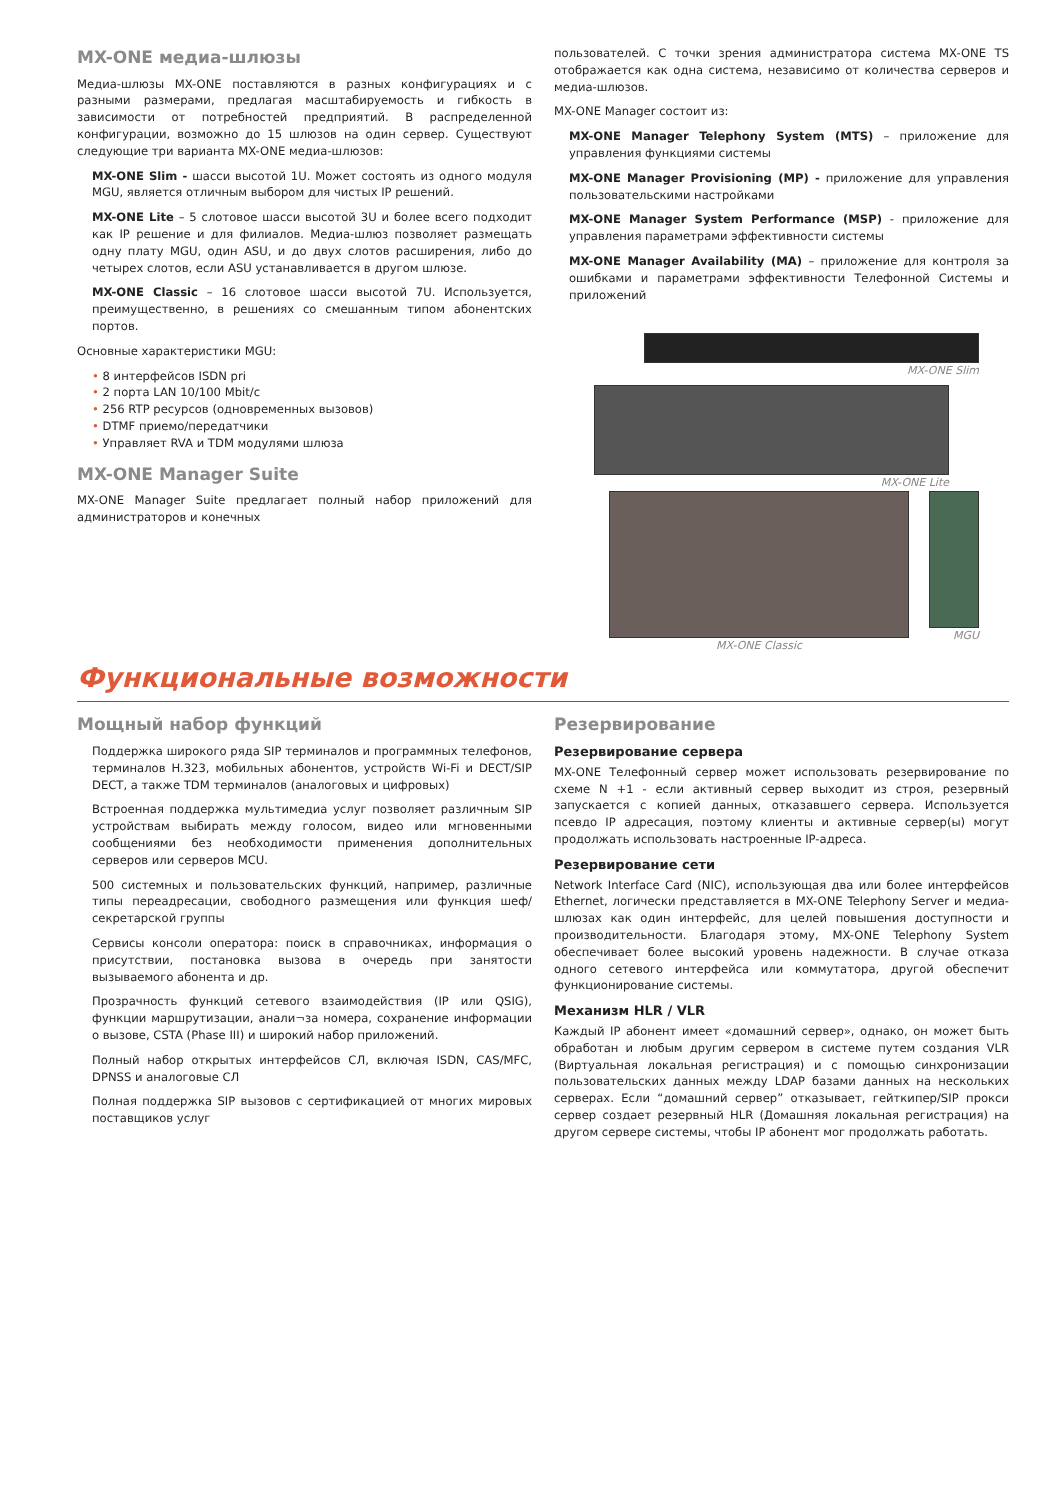MX-ONE медиа-шлюзы
Медиа-шлюзы MX-ONE поставляются в разных конфигурациях и с разными размерами, предлагая масштабируемость и гибкость в зависимости от потребностей предприятий. В распределенной конфигурации, возможно до 15 шлюзов на один сервер. Существуют следующие три варианта MX-ONE медиа-шлюзов:
MX-ONE Slim - шасси высотой 1U. Может состоять из одного модуля MGU, является отличным выбором для чистых IP решений.
MX-ONE Lite – 5 слотовое шасси высотой 3U и более всего подходит как IP решение и для филиалов. Медиа-шлюз позволяет размещать одну плату MGU, один ASU, и до двух слотов расширения, либо до четырех слотов, если ASU устанавливается в другом шлюзе.
MX-ONE Classic – 16 слотовое шасси высотой 7U. Используется, преимущественно, в решениях со смешанным типом абонентских портов.
Основные характеристики MGU:
• 8 интерфейсов ISDN pri
• 2 порта LAN 10/100 Mbit/c
• 256 RTP ресурсов (одновременных вызовов)
• DTMF приемо/передатчики
• Управляет RVA и TDM модулями шлюза
MX-ONE Manager Suite
MX-ONE Manager Suite предлагает полный набор приложений для администраторов и конечных
пользователей. С точки зрения администратора система MX-ONE TS отображается как одна система, независимо от количества серверов и медиа-шлюзов.
MX-ONE Manager состоит из:
MX-ONE Manager Telephony System (MTS) – приложение для управления функциями системы
MX-ONE Manager Provisioning (MP) - приложение для управления пользовательскими настройками
MX-ONE Manager System Performance (MSP) - приложение для управления параметрами эффективности системы
MX-ONE Manager Availability (MA) – приложение для контроля за ошибками и параметрами эффективности Телефонной Системы и приложений
MX-ONE Slim
MX-ONE Lite
MX-ONE Classic MGU
Функциональные возможности
Мощный набор функций
Поддержка широкого ряда SIP терминалов и программных телефонов, терминалов H.323, мобильных абонентов, устройств Wi-Fi и DECT/SIP DECT, а также TDM терминалов (аналоговых и цифровых)
Встроенная поддержка мультимедиа услуг позволяет различным SIP устройствам выбирать между голосом, видео или мгновенными сообщениями без необходимости применения дополнительных серверов или серверов MCU.
500 системных и пользовательских функций, например, различные типы переадресации, свободного размещения или функция шеф/секретарской группы
Сервисы консоли оператора: поиск в справочниках, информация о присутствии, постановка вызова в очередь при занятости вызываемого абонента и др.
Прозрачность функций сетевого взаимодействия (IP или QSIG), функции маршрутизации, анали¬за номера, сохранение информации о вызове, CSTA (Phase III) и широкий набор приложений.
Полный набор открытых интерфейсов СЛ, включая ISDN, CAS/MFC, DPNSS и аналоговые СЛ
Полная поддержка SIP вызовов с сертификацией от многих мировых поставщиков услуг
Резервирование
Резервирование сервера
MX-ONE Телефонный сервер может использовать резервирование по схеме N +1 - если активный сервер выходит из строя, резервный запускается с копией данных, отказавшего сервера. Используется псевдо IP адресация, поэтому клиенты и активные сервер(ы) могут продолжать использовать настроенные IP-адреса.
Резервирование сети
Network Interface Card (NIC), использующая два или более интерфейсов Ethernet, логически представляется в MX-ONE Telephony Server и медиа- шлюзах как один интерфейс, для целей повышения доступности и производительности. Благодаря этому, MX-ONE Telephony System обеспечивает более высокий уровень надежности. В случае отказа одного сетевого интерфейса или коммутатора, другой обеспечит функционирование системы.
Механизм HLR / VLR
Каждый IP абонент имеет «домашний сервер», однако, он может быть обработан и любым другим сервером в системе путем создания VLR (Виртуальная локальная регистрация) и с помощью синхронизации пользовательских данных между LDAP базами данных на нескольких серверах. Если “домашний сервер” отказывает, гейткипер/SIP прокси сервер создает резервный HLR (Домашняя локальная регистрация) на другом сервере системы, чтобы IP абонент мог продолжать работать.